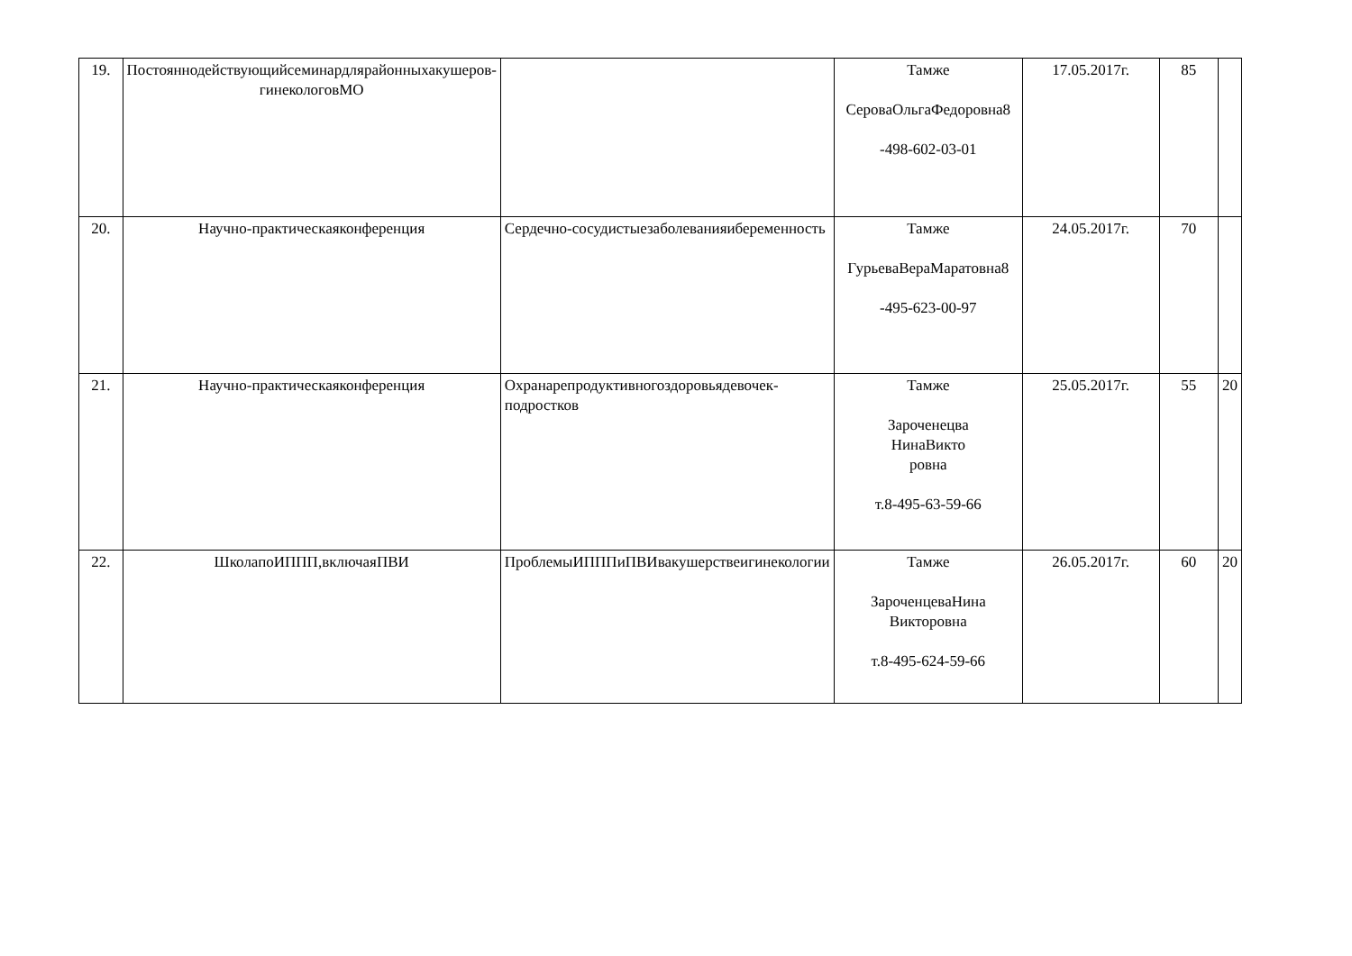| 19. | Постояннодействующийсеминардлярайонныхакушеров-гинекологовМО | | Тамже СероваОльгаФедоровна8 -498-602-03-01 | 17.05.2017г. | 85 | |
| 20. | Научно-практическаяконференция | Сердечно-сосудистыезаболеванияибеременность | Тамже ГурьеваВераМаратовна8 -495-623-00-97 | 24.05.2017г. | 70 | |
| 21. | Научно-практическаяконференция | Охранарепродуктивногоздоровьядевочек-подростков | Тамже Зароченецва НинаВикто ровна т.8-495-63-59-66 | 25.05.2017г. | 55 | 20 |
| 22. | ШколапоИППП,включаяПВИ | ПроблемыИПППиПВИвакушерствеигинекологии | Тамже ЗароченцеваНина Викторовна т.8-495-624-59-66 | 26.05.2017г. | 60 | 20 |